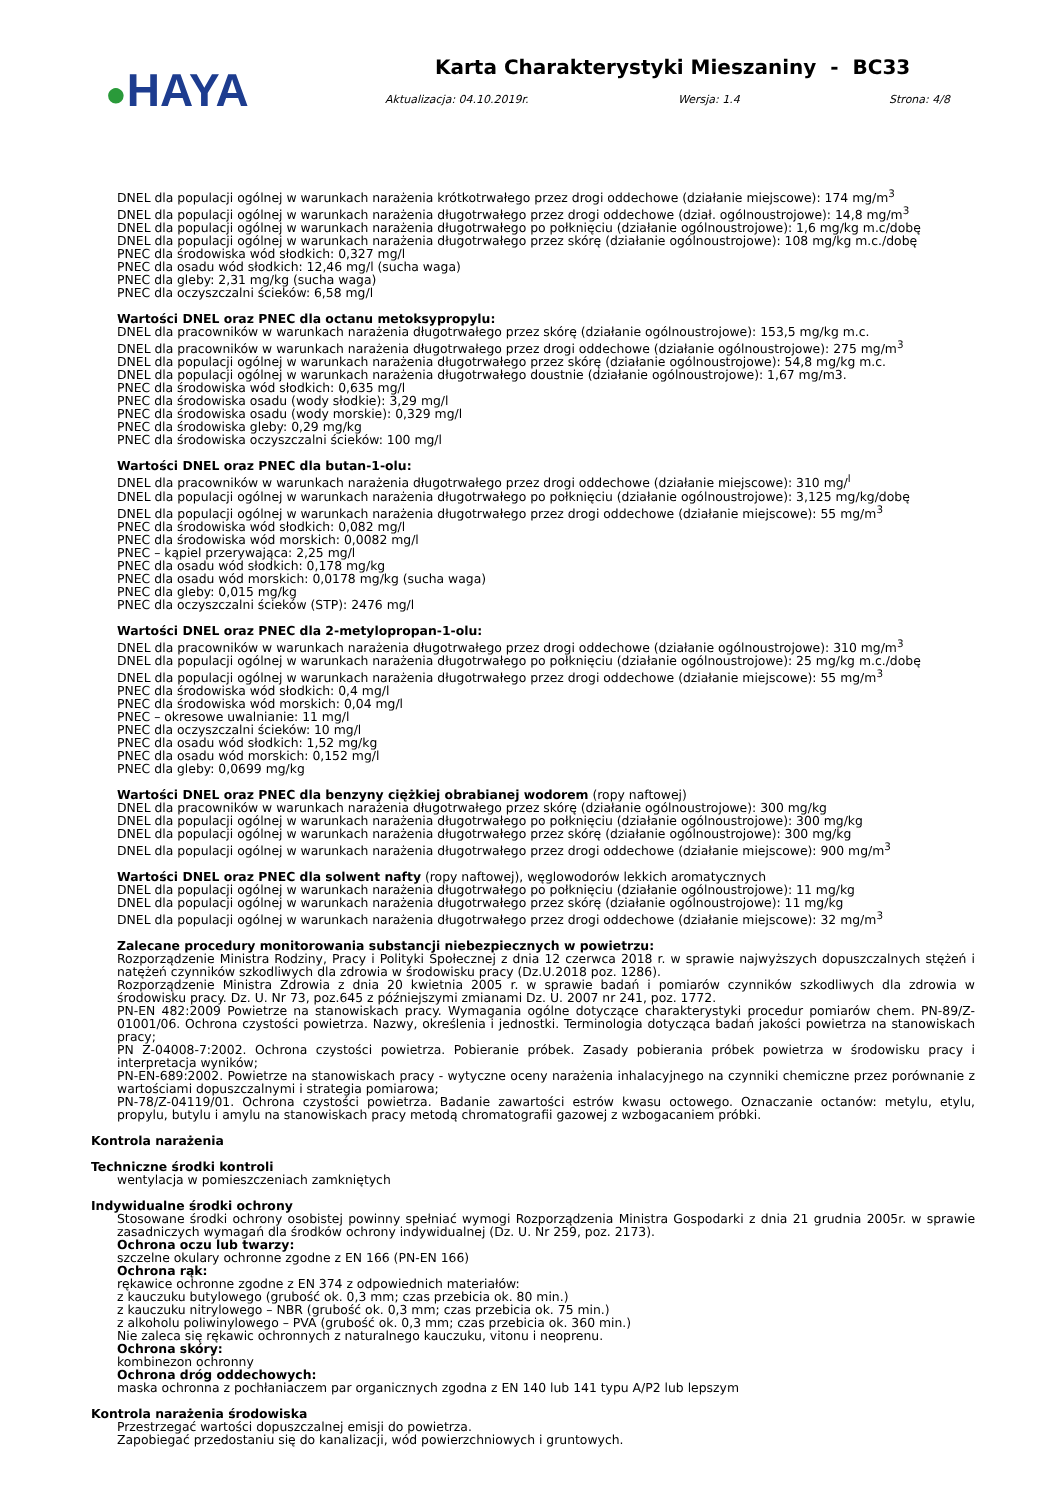●HAYA
Karta Charakterystyki Mieszaniny - BC33
Aktualizacja: 04.10.2019r. Wersja: 1.4 Strona: 4/8
DNEL dla populacji ogólnej w warunkach narażenia krótkotrwałego przez drogi oddechowe (działanie miejscowe): 174 mg/m<sup>3</sup>
DNEL dla populacji ogólnej w warunkach narażenia długotrwałego przez drogi oddechowe (dział. ogólnoustrojowe): 14,8 mg/m<sup>3</sup>
DNEL dla populacji ogólnej w warunkach narażenia długotrwałego po połknięciu (działanie ogólnoustrojowe): 1,6 mg/kg m.c/dobę
DNEL dla populacji ogólnej w warunkach narażenia długotrwałego przez skórę (działanie ogólnoustrojowe): 108 mg/kg m.c./dobę
PNEC dla środowiska wód słodkich: 0,327 mg/l
PNEC dla osadu wód słodkich: 12,46 mg/l (sucha waga)
PNEC dla gleby: 2,31 mg/kg (sucha waga)
PNEC dla oczyszczalni ścieków: 6,58 mg/l
Wartości DNEL oraz PNEC dla octanu metoksypropylu:
DNEL dla pracowników w warunkach narażenia długotrwałego przez skórę (działanie ogólnoustrojowe): 153,5 mg/kg m.c.
DNEL dla pracowników w warunkach narażenia długotrwałego przez drogi oddechowe (działanie ogólnoustrojowe): 275 mg/m<sup>3</sup>
DNEL dla populacji ogólnej w warunkach narażenia długotrwałego przez skórę (działanie ogólnoustrojowe): 54,8 mg/kg m.c.
DNEL dla populacji ogólnej w warunkach narażenia długotrwałego doustnie (działanie ogólnoustrojowe): 1,67 mg/m3.
PNEC dla środowiska wód słodkich: 0,635 mg/l
PNEC dla środowiska osadu (wody słodkie): 3,29 mg/l
PNEC dla środowiska osadu (wody morskie): 0,329 mg/l
PNEC dla środowiska gleby: 0,29 mg/kg
PNEC dla środowiska oczyszczalni ścieków: 100 mg/l
Wartości DNEL oraz PNEC dla butan-1-olu:
DNEL dla pracowników w warunkach narażenia długotrwałego przez drogi oddechowe (działanie miejscowe): 310 mg/<sup>l</sup>
DNEL dla populacji ogólnej w warunkach narażenia długotrwałego po połknięciu (działanie ogólnoustrojowe): 3,125 mg/kg/dobę
DNEL dla populacji ogólnej w warunkach narażenia długotrwałego przez drogi oddechowe (działanie miejscowe): 55 mg/m<sup>3</sup>
PNEC dla środowiska wód słodkich: 0,082 mg/l
PNEC dla środowiska wód morskich: 0,0082 mg/l
PNEC – kąpiel przerywająca: 2,25 mg/l
PNEC dla osadu wód słodkich: 0,178 mg/kg
PNEC dla osadu wód morskich: 0,0178 mg/kg (sucha waga)
PNEC dla gleby: 0,015 mg/kg
PNEC dla oczyszczalni ścieków (STP): 2476 mg/l
Wartości DNEL oraz PNEC dla 2-metylopropan-1-olu:
DNEL dla pracowników w warunkach narażenia długotrwałego przez drogi oddechowe (działanie ogólnoustrojowe): 310 mg/m<sup>3</sup>
DNEL dla populacji ogólnej w warunkach narażenia długotrwałego po połknięciu (działanie ogólnoustrojowe): 25 mg/kg m.c./dobę
DNEL dla populacji ogólnej w warunkach narażenia długotrwałego przez drogi oddechowe (działanie miejscowe): 55 mg/m<sup>3</sup>
PNEC dla środowiska wód słodkich: 0,4 mg/l
PNEC dla środowiska wód morskich: 0,04 mg/l
PNEC – okresowe uwalnianie: 11 mg/l
PNEC dla oczyszczalni ścieków: 10 mg/l
PNEC dla osadu wód słodkich: 1,52 mg/kg
PNEC dla osadu wód morskich: 0,152 mg/l
PNEC dla gleby: 0,0699 mg/kg
Wartości DNEL oraz PNEC dla benzyny ciężkiej obrabianej wodorem (ropy naftowej)
DNEL dla pracowników w warunkach narażenia długotrwałego przez skórę (działanie ogólnoustrojowe): 300 mg/kg
DNEL dla populacji ogólnej w warunkach narażenia długotrwałego po połknięciu (działanie ogólnoustrojowe): 300 mg/kg
DNEL dla populacji ogólnej w warunkach narażenia długotrwałego przez skórę (działanie ogólnoustrojowe): 300 mg/kg
DNEL dla populacji ogólnej w warunkach narażenia długotrwałego przez drogi oddechowe (działanie miejscowe): 900 mg/m<sup>3</sup>
Wartości DNEL oraz PNEC dla solwent nafty (ropy naftowej), węglowodorów lekkich aromatycznych
DNEL dla populacji ogólnej w warunkach narażenia długotrwałego po połknięciu (działanie ogólnoustrojowe): 11 mg/kg
DNEL dla populacji ogólnej w warunkach narażenia długotrwałego przez skórę (działanie ogólnoustrojowe): 11 mg/kg
DNEL dla populacji ogólnej w warunkach narażenia długotrwałego przez drogi oddechowe (działanie miejscowe): 32 mg/m<sup>3</sup>
Zalecane procedury monitorowania substancji niebezpiecznych w powietrzu:
Rozporządzenie Ministra Rodziny, Pracy i Polityki Społecznej z dnia 12 czerwca 2018 r. w sprawie najwyższych dopuszczalnych stężeń i natężeń czynników szkodliwych dla zdrowia w środowisku pracy (Dz.U.2018 poz. 1286).
Rozporządzenie Ministra Zdrowia z dnia 20 kwietnia 2005 r. w sprawie badań i pomiarów czynników szkodliwych dla zdrowia w środowisku pracy. Dz. U. Nr 73, poz.645 z późniejszymi zmianami Dz. U. 2007 nr 241, poz. 1772.
PN-EN 482:2009 Powietrze na stanowiskach pracy. Wymagania ogólne dotyczące charakterystyki procedur pomiarów chem. PN-89/Z-01001/06. Ochrona czystości powietrza. Nazwy, określenia i jednostki. Terminologia dotycząca badań jakości powietrza na stanowiskach pracy;
PN Z-04008-7:2002. Ochrona czystości powietrza. Pobieranie próbek. Zasady pobierania próbek powietrza w środowisku pracy i interpretacja wyników;
PN-EN-689:2002. Powietrze na stanowiskach pracy - wytyczne oceny narażenia inhalacyjnego na czynniki chemiczne przez porównanie z wartościami dopuszczalnymi i strategia pomiarowa;
PN-78/Z-04119/01. Ochrona czystości powietrza. Badanie zawartości estrów kwasu octowego. Oznaczanie octanów: metylu, etylu, propylu, butylu i amylu na stanowiskach pracy metodą chromatografii gazowej z wzbogacaniem próbki.
Kontrola narażenia
Techniczne środki kontroli
wentylacja w pomieszczeniach zamkniętych
Indywidualne środki ochrony
Stosowane środki ochrony osobistej powinny spełniać wymogi Rozporządzenia Ministra Gospodarki z dnia 21 grudnia 2005r. w sprawie zasadniczych wymagań dla środków ochrony indywidualnej (Dz. U. Nr 259, poz. 2173).
Ochrona oczu lub twarzy:
szczelne okulary ochronne zgodne z EN 166 (PN-EN 166)
Ochrona rąk:
rękawice ochronne zgodne z EN 374 z odpowiednich materiałów:
z kauczuku butylowego (grubość ok. 0,3 mm; czas przebicia ok. 80 min.)
z kauczuku nitrylowego – NBR (grubość ok. 0,3 mm; czas przebicia ok. 75 min.)
z alkoholu poliwinylowego – PVA (grubość ok. 0,3 mm; czas przebicia ok. 360 min.)
Nie zaleca się rękawic ochronnych z naturalnego kauczuku, vitonu i neoprenu.
Ochrona skóry:
kombinezon ochronny
Ochrona dróg oddechowych:
maska ochronna z pochłaniaczem par organicznych zgodna z EN 140 lub 141 typu A/P2 lub lepszym
Kontrola narażenia środowiska
Przestrzegać wartości dopuszczalnej emisji do powietrza.
Zapobiegać przedostaniu się do kanalizacji, wód powierzchniowych i gruntowych.